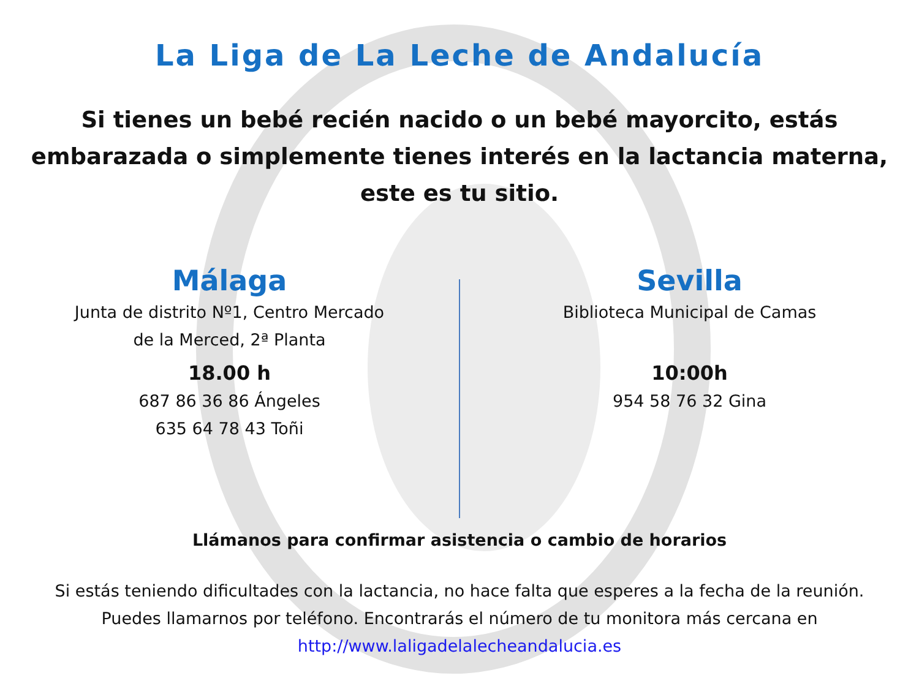La Liga de La Leche de Andalucía
Si tienes un bebé recién nacido o un bebé mayorcito, estás embarazada o simplemente tienes interés en la lactancia materna, este es tu sitio.
Málaga
Junta de distrito Nº1, Centro Mercado
de la Merced, 2ª Planta
18.00 h
687 86 36 86 Ángeles
635 64 78 43 Toñi
Sevilla
Biblioteca Municipal de Camas
10:00h
954 58 76 32 Gina
Llámanos para confirmar asistencia o cambio de horarios
Si estás teniendo dificultades con la lactancia, no hace falta que esperes a la fecha de la reunión.
Puedes llamarnos por teléfono. Encontrarás el número de tu monitora más cercana en
http://www.laligadelalecheandalucia.es